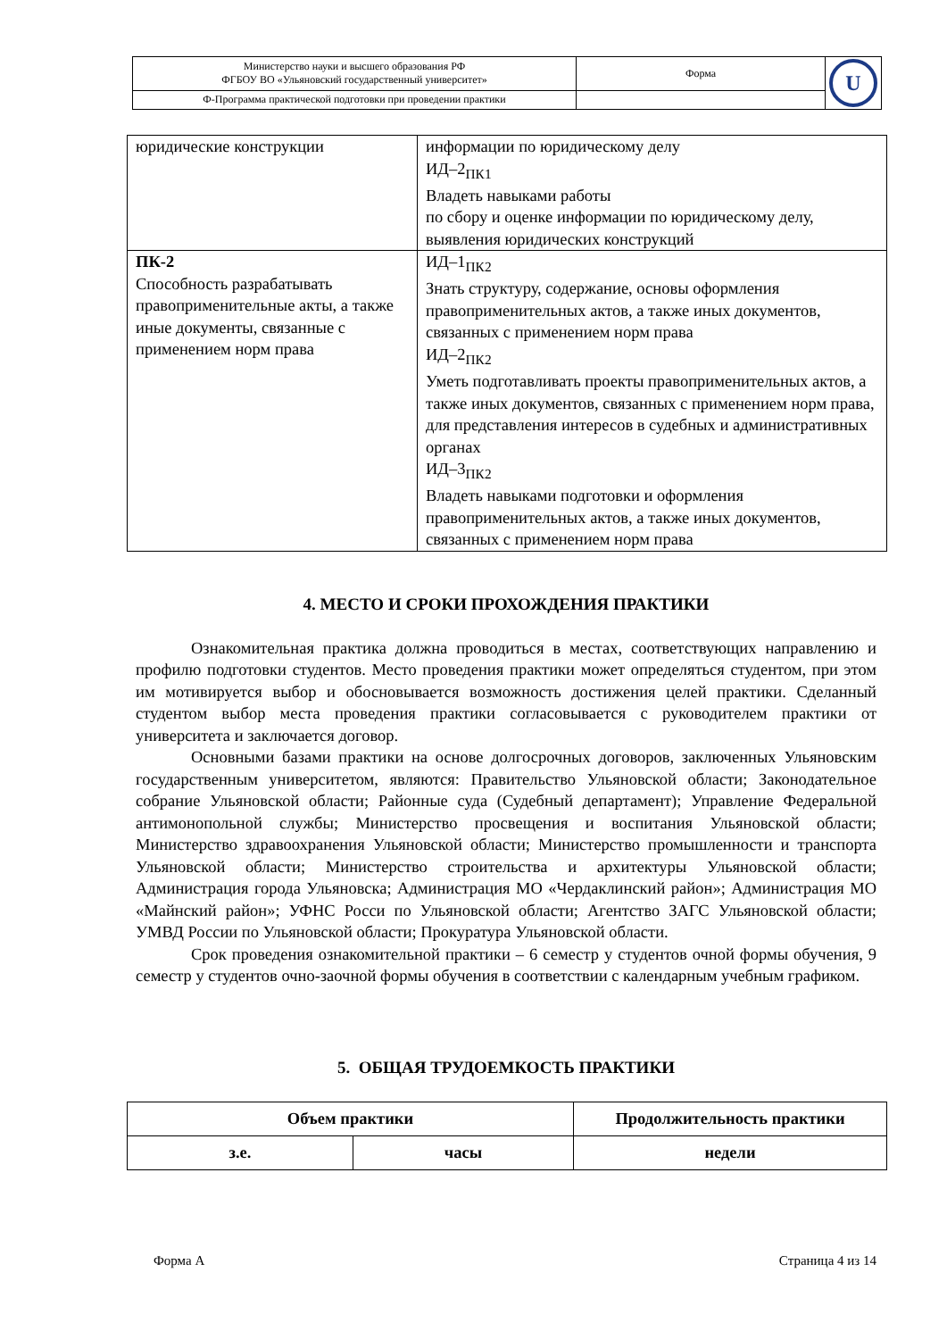| Министерство науки и высшего образования РФ ФГБОУ ВО «Ульяновский государственный университет» | Форма | U |
| Ф-Программа практической подготовки при проведении практики | | |
| юридические конструкции | информации по юридическому делу ИД–2<sub>ПК1</sub> Владеть навыками работы по сбору и оценке информации по юридическому делу, выявления юридических конструкций |
| ПК-2 Способность разрабатывать правоприменительные акты, а также иные документы, связанные с применением норм права | ИД–1<sub>ПК2</sub> Знать структуру, содержание, основы оформления правоприменительных актов, а также иных документов, связанных с применением норм права ИД–2<sub>ПК2</sub> Уметь подготавливать проекты правоприменительных актов, а также иных документов, связанных с применением норм права, для представления интересов в судебных и административных органах ИД–3<sub>ПК2</sub> Владеть навыками подготовки и оформления правоприменительных актов, а также иных документов, связанных с применением норм права |
4. МЕСТО И СРОКИ ПРОХОЖДЕНИЯ ПРАКТИКИ
Ознакомительная практика должна проводиться в местах, соответствующих направлению и профилю подготовки студентов. Место проведения практики может определяться студентом, при этом им мотивируется выбор и обосновывается возможность достижения целей практики. Сделанный студентом выбор места проведения практики согласовывается с руководителем практики от университета и заключается договор.
Основными базами практики на основе долгосрочных договоров, заключенных Ульяновским государственным университетом, являются: Правительство Ульяновской области; Законодательное собрание Ульяновской области; Районные суда (Судебный департамент); Управление Федеральной антимонопольной службы; Министерство просвещения и воспитания Ульяновской области; Министерство здравоохранения Ульяновской области; Министерство промышленности и транспорта Ульяновской области; Министерство строительства и архитектуры Ульяновской области; Администрация города Ульяновска; Администрация МО «Чердаклинский район»; Администрация МО «Майнский район»; УФНС Росси по Ульяновской области; Агентство ЗАГС Ульяновской области; УМВД России по Ульяновской области; Прокуратура Ульяновской области.
Срок проведения ознакомительной практики – 6 семестр у студентов очной формы обучения, 9 семестр у студентов очно-заочной формы обучения в соответствии с календарным учебным графиком.
5. ОБЩАЯ ТРУДОЕМКОСТЬ ПРАКТИКИ
| Объем практики | | Продолжительность практики |
| з.е. | часы | недели |
Форма А Страница 4 из 14